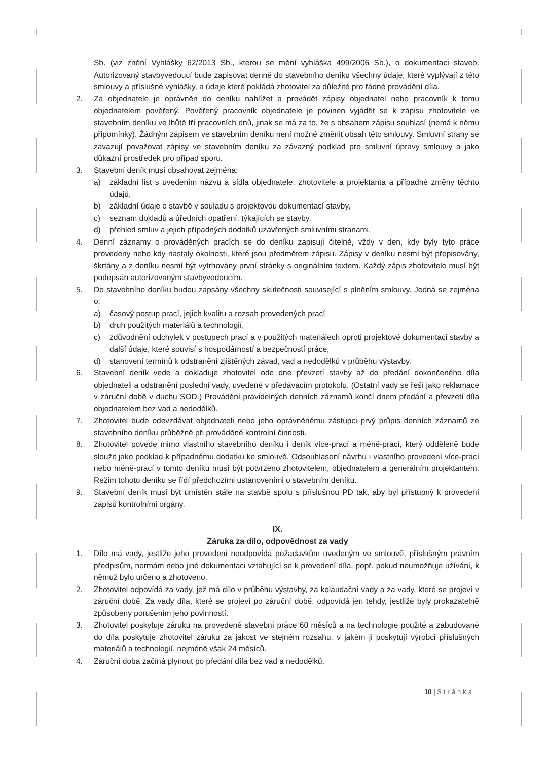Sb. (viz znění Vyhlášky 62/2013 Sb., kterou se mění vyhláška 499/2006 Sb.), o dokumentaci staveb. Autorizovaný stavbyvedoucí bude zapisovat denně do stavebního deníku všechny údaje, které vyplývají z této smlouvy a příslušné vyhlášky, a údaje které pokládá zhotovitel za důležité pro řádné provádění díla.
2. Za objednatele je oprávněn do deníku nahlížet a provádět zápisy objednatel nebo pracovník k tomu objednatelem pověřený. Pověřený pracovník objednatele je povinen vyjádřit se k zápisu zhotovitele ve stavebním deníku ve lhůtě tří pracovních dnů, jinak se má za to, že s obsahem zápisu souhlasí (nemá k němu připomínky). Žádným zápisem ve stavebním deníku není možné změnit obsah této smlouvy. Smluvní strany se zavazují považovat zápisy ve stavebním deníku za závazný podklad pro smluvní úpravy smlouvy a jako důkazní prostředek pro případ sporu.
3. Stavební deník musí obsahovat zejména:
a) základní list s uvedením názvu a sídla objednatele, zhotovitele a projektanta a případné změny těchto údajů,
b) základní údaje o stavbě v souladu s projektovou dokumentací stavby,
c) seznam dokladů a úředních opatření, týkajících se stavby,
d) přehled smluv a jejich případných dodatků uzavřených smluvními stranami.
4. Denní záznamy o prováděných pracích se do deníku zapisují čitelně, vždy v den, kdy byly tyto práce provedeny nebo kdy nastaly okolnosti, které jsou předmětem zápisu. Zápisy v deníku nesmí být přepisovány, škrtány a z deníku nesmí být vytrhovány první stránky s originálním textem. Každý zápis zhotovitele musí být podepsán autorizovaným stavbyvedoucím.
5. Do stavebního deníku budou zapsány všechny skutečnosti související s plněním smlouvy. Jedná se zejména o:
a) časový postup prací, jejich kvalitu a rozsah provedených prací
b) druh použitých materiálů a technologií,
c) zdůvodnění odchylek v postupech prací a v použitých materiálech oproti projektové dokumentaci stavby a další údaje, které souvisí s hospodárností a bezpečností práce,
d) stanovení termínů k odstranění zjištěných závad, vad a nedodělků v průběhu výstavby.
6. Stavební deník vede a dokladuje zhotovitel ode dne převzetí stavby až do předání dokončeného díla objednateli a odstranění poslední vady, uvedené v předávacím protokolu. (Ostatní vady se řeší jako reklamace v záruční době v duchu SOD.) Provádění pravidelných denních záznamů končí dnem předání a převzetí díla objednatelem bez vad a nedodělků.
7. Zhotovitel bude odevzdávat objednateli nebo jeho oprávněnému zástupci prvý průpis denních záznamů ze stavebního deníku průběžně při prováděné kontrolní činnosti.
8. Zhotovitel povede mimo vlastního stavebního deníku i deník více-prací a méně-prací, který odděleně bude sloužit jako podklad k případnému dodatku ke smlouvě. Odsouhlasení návrhu i vlastního provedení více-prací nebo méně-prací v tomto deníku musí být potvrzeno zhotovitelem, objednatelem a generálním projektantem. Režim tohoto deníku se řídí předchozími ustanoveními o stavebním deníku.
9. Stavební deník musí být umístěn stále na stavbě spolu s příslušnou PD tak, aby byl přístupný k provedení zápisů kontrolními orgány.
IX.
Záruka za dílo, odpovědnost za vady
1. Dílo má vady, jestliže jeho provedení neodpovídá požadavkům uvedeným ve smlouvě, příslušným právním předpisům, normám nebo jiné dokumentaci vztahující se k provedení díla, popř. pokud neumožňuje užívání, k němuž bylo určeno a zhotoveno.
2. Zhotovitel odpovídá za vady, jež má dílo v průběhu výstavby, za kolaudační vady a za vady, které se projeví v záruční době. Za vady díla, které se projeví po záruční době, odpovídá jen tehdy, jestliže byly prokazatelně způsobeny porušením jeho povinností.
3. Zhotovitel poskytuje záruku na provedené stavební práce 60 měsíců a na technologie použité a zabudované do díla poskytuje zhotovitel záruku za jakost ve stejném rozsahu, v jakém ji poskytují výrobci příslušných materiálů a technologií, nejméně však 24 měsíců.
4. Záruční doba začíná plynout po předání díla bez vad a nedodělků.
10 | Stránka